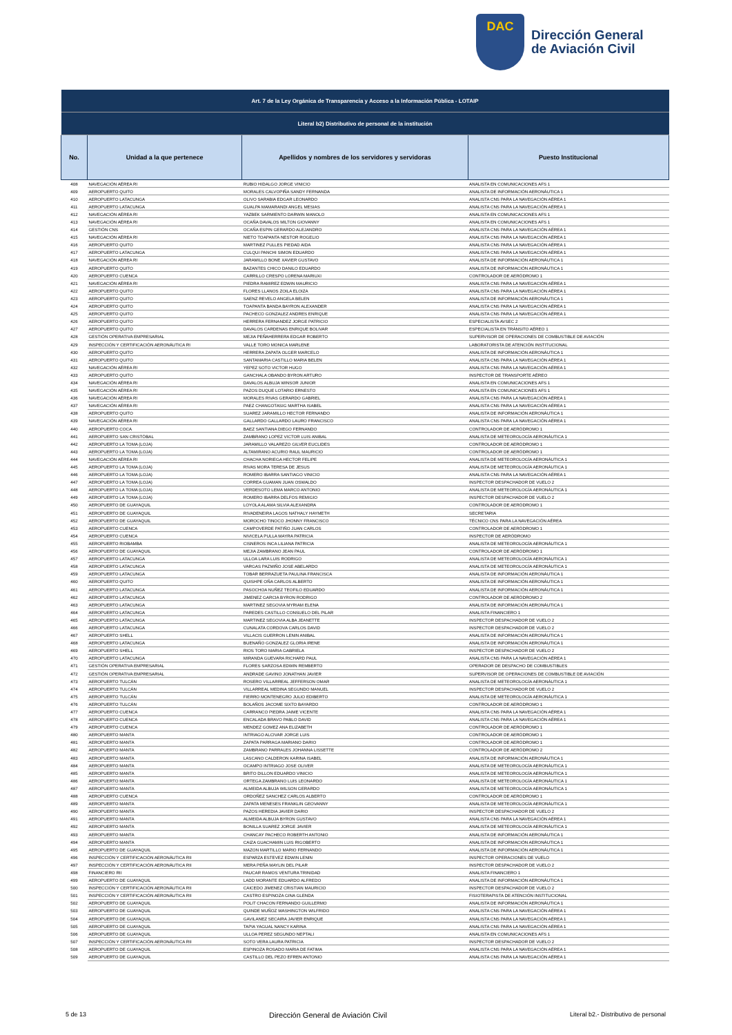DAC
Dirección General
de Aviación Civil
| Art. 7 de la Ley Orgánica de Transparencia y Acceso a la Información Pública - LOTAIP | | | |
| Literal b2) Distributivo de personal de la institución | | | |
| No. | Unidad a la que pertenece | Apellidos y nombres de los servidores y servidoras | Puesto Institucional |
| 408 | NAVEGACIÓN AÉREA RI | RUBIO HIDALGO JORGE VINICIO | ANALISTA EN COMUNICACIONES AFS 1 |
| 409 | AEROPUERTO QUITO | MORALES CALVOPIÑA SANDY FERNANDA | ANALISTA DE INFORMACIÓN AERONÁUTICA 1 |
| 410 | AEROPUERTO LATACUNGA | OLIVO SARABIA EDGAR LEONARDO | ANALISTA CNS PARA LA NAVEGACIÓN AÉREA 1 |
| 411 | AEROPUERTO LATACUNGA | GUALPA MAMARANDI ANGEL MESIAS | ANALISTA CNS PARA LA NAVEGACIÓN AÉREA 1 |
| 412 | NAVEGACIÓN AÉREA RI | YAZBEK SARMIENTO DARWIN MANOLO | ANALISTA EN COMUNICACIONES AFS 1 |
| 413 | NAVEGACIÓN AÉREA RI | OCAÑA DAVALOS MILTON GIOVANNY | ANALISTA EN COMUNICACIONES AFS 1 |
| 414 | GESTIÓN CNS | OCAÑA ESPIN GERARDO ALEJANDRO | ANALISTA CNS PARA LA NAVEGACIÓN AÉREA 1 |
| 415 | NAVEGACIÓN AÉREA RI | NIETO TOAPANTA NESTOR ROGELIO | ANALISTA CNS PARA LA NAVEGACIÓN AÉREA 1 |
| 416 | AEROPUERTO QUITO | MARTINEZ PULLES PIEDAD AIDA | ANALISTA CNS PARA LA NAVEGACIÓN AÉREA 1 |
| 417 | AEROPUERTO LATACUNGA | CULQUI PANCHI SIMON EDUARDO | ANALISTA CNS PARA LA NAVEGACIÓN AÉREA 1 |
| 418 | NAVEGACIÓN AÉREA RI | JARAMILLO BONE XAVIER GUSTAVO | ANALISTA DE INFORMACIÓN AERONÁUTICA 1 |
| 419 | AEROPUERTO QUITO | BAZANTES CHICO DANILO EDUARDO | ANALISTA DE INFORMACIÓN AERONÁUTICA 1 |
| 420 | AEROPUERTO CUENCA | CARRILLO CRESPO LORENA MARIUXI | CONTROLADOR DE AERÓDROMO 1 |
| 421 | NAVEGACIÓN AÉREA RI | PIEDRA RAMIREZ EDWIN MAURICIO | ANALISTA CNS PARA LA NAVEGACIÓN AÉREA 1 |
| 422 | AEROPUERTO QUITO | FLORES LLANOS ZOILA ELOIZA | ANALISTA CNS PARA LA NAVEGACIÓN AÉREA 1 |
| 423 | AEROPUERTO QUITO | SAENZ REVELO ANGELA BELEN | ANALISTA DE INFORMACIÓN AERONÁUTICA 1 |
| 424 | AEROPUERTO QUITO | TOAPANTA BANDA BAYRON ALEXANDER | ANALISTA CNS PARA LA NAVEGACIÓN AÉREA 1 |
| 425 | AEROPUERTO QUITO | PACHECO GONZALEZ ANDRES ENRIQUE | ANALISTA CNS PARA LA NAVEGACIÓN AÉREA 1 |
| 426 | AEROPUERTO QUITO | HERRERA FERNANDEZ JORGE PATRICIO | ESPECIALISTA AVSEC 2 |
| 427 | AEROPUERTO QUITO | DAVALOS CARDENAS ENRIQUE BOLIVAR | ESPECIALISTA EN TRÁNSITO AÉREO 1 |
| 428 | GESTIÓN OPERATIVA EMPRESARIAL | MEJIA PEÑAHERRERA EDGAR ROBERTO | SUPERVISOR DE OPERACIONES DE COMBUSTIBLE DE AVIACIÓN |
| 429 | INSPECCIÓN Y CERTIFICACIÓN AERONÁUTICA RI | VALLE TORO MONICA MARLENE | LABORATORISTA DE ATENCIÓN INSTITUCIONAL |
| 430 | AEROPUERTO QUITO | HERRERA ZAPATA OLGER MARCELO | ANALISTA DE INFORMACIÓN AERONÁUTICA 1 |
| 431 | AEROPUERTO QUITO | SANTAMARIA CASTILLO MARIA BELEN | ANALISTA CNS PARA LA NAVEGACIÓN AÉREA 1 |
| 432 | NAVEGACIÓN AÉREA RI | YEPEZ SOTO VICTOR HUGO | ANALISTA CNS PARA LA NAVEGACIÓN AÉREA 1 |
| 433 | AEROPUERTO QUITO | GANCHALA OBANDO BYRON ARTURO | INSPECTOR DE TRANSPORTE AÉREO |
| 434 | NAVEGACIÓN AÉREA RI | DAVALOS ALBUJA WINSOR JUNIOR | ANALISTA EN COMUNICACIONES AFS 1 |
| 435 | NAVEGACIÓN AÉREA RI | PAZOS DUQUE LOTARIO ERNESTO | ANALISTA EN COMUNICACIONES AFS 1 |
| 436 | NAVEGACIÓN AÉREA RI | MORALES RIVAS GERARDO GABRIEL | ANALISTA CNS PARA LA NAVEGACIÓN AÉREA 1 |
| 437 | NAVEGACIÓN AÉREA RI | PAEZ CHANGOTASIG MARTHA ISABEL | ANALISTA CNS PARA LA NAVEGACIÓN AÉREA 1 |
| 438 | AEROPUERTO QUITO | SUAREZ JARAMILLO HECTOR FERNANDO | ANALISTA DE INFORMACIÓN AERONÁUTICA 1 |
| 439 | NAVEGACIÓN AÉREA RI | GALLARDO GALLARDO LAURO FRANCISCO | ANALISTA CNS PARA LA NAVEGACIÓN AÉREA 1 |
| 440 | AEROPUERTO COCA | BAEZ SANTIANA DIEGO FERNANDO | CONTROLADOR DE AERÓDROMO 1 |
| 441 | AEROPUERTO SAN CRISTÓBAL | ZAMBRANO LOPEZ VICTOR LUIS ANIBAL | ANALISTA DE METEOROLOGÍA AERONÁUTICA 1 |
| 442 | AEROPUERTO LA TOMA (LOJA) | JARAMILLO VALAREZO GILVER EUCLIDES | CONTROLADOR DE AERÓDROMO 1 |
| 443 | AEROPUERTO LA TOMA (LOJA) | ALTAMIRANO ACURIO RAUL MAURICIO | CONTROLADOR DE AERÓDROMO 1 |
| 444 | NAVEGACIÓN AÉREA RI | CHACHA NORIEGA HECTOR FELIPE | ANALISTA DE METEOROLOGÍA AERONÁUTICA 1 |
| 445 | AEROPUERTO LA TOMA (LOJA) | RIVAS MORA TERESA DE JESUS | ANALISTA DE METEOROLOGÍA AERONÁUTICA 1 |
| 446 | AEROPUERTO LA TOMA (LOJA) | ROMERO IBARRA SANTIAGO VINICIO | ANALISTA CNS PARA LA NAVEGACIÓN AÉREA 1 |
| 447 | AEROPUERTO LA TOMA (LOJA) | CORREA GUAMAN JUAN OSWALDO | INSPECTOR DESPACHADOR DE VUELO 2 |
| 448 | AEROPUERTO LA TOMA (LOJA) | VERDESOTO LEMA MARCO ANTONIO | ANALISTA DE METEOROLOGÍA AERONÁUTICA 1 |
| 449 | AEROPUERTO LA TOMA (LOJA) | ROMERO IBARRA DELFOS REMIGIO | INSPECTOR DESPACHADOR DE VUELO 2 |
| 450 | AEROPUERTO DE GUAYAQUIL | LOYOLA ALAMA SILVIA ALEXANDRA | CONTROLADOR DE AERÓDROMO 1 |
| 451 | AEROPUERTO DE GUAYAQUIL | RIVADENEIRA LAGOS NATHALY HAYMETH | SECRETARIA |
| 452 | AEROPUERTO DE GUAYAQUIL | MOROCHO TINOCO JHONNY FRANCISCO | TÉCNICO CNS PARA LA NAVEGACIÓN AÉREA |
| 453 | AEROPUERTO CUENCA | CAMPOVERDE PATIÑO JUAN CARLOS | CONTROLADOR DE AERÓDROMO 1 |
| 454 | AEROPUERTO CUENCA | NIVICELA PULLA MAYRA PATRICIA | INSPECTOR DE AERÓDROMO |
| 455 | AEROPUERTO RIOBAMBA | CISNEROS INCA LILIANA PATRICIA | ANALISTA DE METEOROLOGÍA AERONÁUTICA 1 |
| 456 | AEROPUERTO DE GUAYAQUIL | MEJIA ZAMBRANO JEAN PAUL | CONTROLADOR DE AERÓDROMO 1 |
| 457 | AEROPUERTO LATACUNGA | ULLOA LARA LUIS RODRIGO | ANALISTA DE METEOROLOGÍA AERONÁUTICA 1 |
| 458 | AEROPUERTO LATACUNGA | VARGAS PAZMIÑO JOSE ABELARDO | ANALISTA DE METEOROLOGÍA AERONÁUTICA 1 |
| 459 | AEROPUERTO LATACUNGA | TOBAR BERRAZUETA PAULINA FRANCISCA | ANALISTA DE INFORMACIÓN AERONÁUTICA 1 |
| 460 | AEROPUERTO QUITO | QUISHPE OÑA CARLOS ALBERTO | ANALISTA DE INFORMACIÓN AERONÁUTICA 1 |
| 461 | AEROPUERTO LATACUNGA | PASOCHOA NUÑEZ TEOFILO EDUARDO | ANALISTA DE INFORMACIÓN AERONÁUTICA 1 |
| 462 | AEROPUERTO LATACUNGA | JIMENEZ GARCIA BYRON RODRIGO | CONTROLADOR DE AERÓDROMO 2 |
| 463 | AEROPUERTO LATACUNGA | MARTINEZ SEGOVIA MYRIAM ELENA | ANALISTA DE INFORMACIÓN AERONÁUTICA 1 |
| 464 | AEROPUERTO LATACUNGA | PAREDES CASTILLO CONSUELO DEL PILAR | ANALISTA FINANCIERO 1 |
| 465 | AEROPUERTO LATACUNGA | MARTINEZ SEGOVIA ALBA JEANETTE | INSPECTOR DESPACHADOR DE VUELO 2 |
| 466 | AEROPUERTO LATACUNGA | CUNALATA CORDOVA CARLOS DAVID | INSPECTOR DESPACHADOR DE VUELO 2 |
| 467 | AEROPUERTO SHELL | VILLACIS GUERRON LENIN ANIBAL | ANALISTA DE INFORMACIÓN AERONÁUTICA 1 |
| 468 | AEROPUERTO LATACUNGA | BUENAÑO GONZALEZ GLORIA IRENE | ANALISTA DE INFORMACIÓN AERONÁUTICA 1 |
| 469 | AEROPUERTO SHELL | RIOS TORO MARIA GABRIELA | INSPECTOR DESPACHADOR DE VUELO 2 |
| 470 | AEROPUERTO LATACUNGA | MIRANDA GUEVARA RICHARD PAUL | ANALISTA CNS PARA LA NAVEGACIÓN AÉREA 1 |
| 471 | GESTIÓN OPERATIVA EMPRESARIAL | FLORES SARZOSA EDWIN REMBERTO | OPERADOR DE DESPACHO DE COMBUSTIBLES |
| 472 | GESTIÓN OPERATIVA EMPRESARIAL | ANDRADE GAVINO JONATHAN JAVIER | SUPERVISOR DE OPERACIONES DE COMBUSTIBLE DE AVIACIÓN |
| 473 | AEROPUERTO TULCÁN | ROSERO VILLARREAL JEFFERSON OMAR | ANALISTA DE METEOROLOGÍA AERONÁUTICA 1 |
| 474 | AEROPUERTO TULCÁN | VILLARREAL MEDINA SEGUNDO MANUEL | INSPECTOR DESPACHADOR DE VUELO 2 |
| 475 | AEROPUERTO TULCÁN | FIERRO MONTENEGRO JULIO EDIBERTO | ANALISTA DE METEOROLOGÍA AERONÁUTICA 1 |
| 476 | AEROPUERTO TULCÁN | BOLAÑOS JACOME SIXTO BAYARDO | CONTROLADOR DE AERÓDROMO 1 |
| 477 | AEROPUERTO CUENCA | CARRANCO PIEDRA JAIME VICENTE | ANALISTA CNS PARA LA NAVEGACIÓN AÉREA 1 |
| 478 | AEROPUERTO CUENCA | ENCALADA BRAVO PABLO DAVID | ANALISTA CNS PARA LA NAVEGACIÓN AÉREA 1 |
| 479 | AEROPUERTO CUENCA | MENDEZ GOMEZ ANA ELIZABETH | CONTROLADOR DE AERÓDROMO 1 |
| 480 | AEROPUERTO MANTA | INTRIAGO ALCIVAR JORGE LUIS | CONTROLADOR DE AERÓDROMO 1 |
| 481 | AEROPUERTO MANTA | ZAPATA PARRAGA MARIANO DARIO | CONTROLADOR DE AERÓDROMO 1 |
| 482 | AEROPUERTO MANTA | ZAMBRANO PARRALES JOHANNA LISSETTE | CONTROLADOR DE AERÓDROMO 2 |
| 483 | AEROPUERTO MANTA | LASCANO CALDERON KARINA ISABEL | ANALISTA DE INFORMACIÓN AERONÁUTICA 1 |
| 484 | AEROPUERTO MANTA | OCAMPO INTRIAGO JOSE OLIVER | ANALISTA DE METEOROLOGÍA AERONÁUTICA 1 |
| 485 | AEROPUERTO MANTA | BRITO DILLON EDUARDO VINICIO | ANALISTA DE METEOROLOGÍA AERONÁUTICA 1 |
| 486 | AEROPUERTO MANTA | ORTEGA ZAMBRANO LUIS LEONARDO | ANALISTA DE METEOROLOGÍA AERONÁUTICA 1 |
| 487 | AEROPUERTO MANTA | ALMEIDA ALBUJA WILSON GERARDO | ANALISTA DE METEOROLOGÍA AERONÁUTICA 1 |
| 488 | AEROPUERTO CUENCA | ORDOÑEZ SANCHEZ CARLOS ALBERTO | CONTROLADOR DE AERÓDROMO 1 |
| 489 | AEROPUERTO MANTA | ZAPATA MENESES FRANKLIN GEOVANNY | ANALISTA DE METEOROLOGÍA AERONÁUTICA 1 |
| 490 | AEROPUERTO MANTA | PAZOS HEREDIA JAVIER DARIO | INSPECTOR DESPACHADOR DE VUELO 2 |
| 491 | AEROPUERTO MANTA | ALMEIDA ALBUJA BYRON GUSTAVO | ANALISTA CNS PARA LA NAVEGACIÓN AÉREA 1 |
| 492 | AEROPUERTO MANTA | BONILLA SUAREZ JORGE JAVIER | ANALISTA DE METEOROLOGÍA AERONÁUTICA 1 |
| 493 | AEROPUERTO MANTA | CHANCAY PACHECO ROBERTH ANTONIO | ANALISTA DE INFORMACIÓN AERONÁUTICA 1 |
| 494 | AEROPUERTO MANTA | CAIZA GUACHAMIN LUIS RIGOBERTO | ANALISTA DE INFORMACIÓN AERONÁUTICA 1 |
| 495 | AEROPUERTO DE GUAYAQUIL | MAZON MARTILLO MARIO FERNANDO | ANALISTA DE INFORMACIÓN AERONÁUTICA 1 |
| 496 | INSPECCIÓN Y CERTIFICACIÓN AERONÁUTICA RII | ESPARZA ESTEVEZ EDWIN LENIN | INSPECTOR OPERACIONES DE VUELO |
| 497 | INSPECCIÓN Y CERTIFICACIÓN AERONÁUTICA RII | MERA PEÑA MAYLIN DEL PILAR | INSPECTOR DESPACHADOR DE VUELO 2 |
| 498 | FINANCIERO RII | PAUCAR RAMOS VENTURA TRINIDAD | ANALISTA FINANCIERO 1 |
| 499 | AEROPUERTO DE GUAYAQUIL | LADD MORANTE EDUARDO ALFREDO | ANALISTA DE INFORMACIÓN AERONÁUTICA 1 |
| 500 | INSPECCIÓN Y CERTIFICACIÓN AERONÁUTICA RII | CAICEDO JIMENEZ CRISTIAN MAURICIO | INSPECTOR DESPACHADOR DE VUELO 2 |
| 501 | INSPECCIÓN Y CERTIFICACIÓN AERONÁUTICA RII | CASTRO ESPINOZA GINA GLENDA | FISIOTERAPISTA DE ATENCIÓN INSTITUCIONAL |
| 502 | AEROPUERTO DE GUAYAQUIL | POLIT CHACON FERNANDO GUILLERMO | ANALISTA DE INFORMACIÓN AERONÁUTICA 1 |
| 503 | AEROPUERTO DE GUAYAQUIL | QUINDE MUÑOZ WASHINGTON WILFRIDO | ANALISTA CNS PARA LA NAVEGACIÓN AÉREA 1 |
| 504 | AEROPUERTO DE GUAYAQUIL | GAVILANEZ SECAIRA JAVIER ENRIQUE | ANALISTA CNS PARA LA NAVEGACIÓN AÉREA 1 |
| 505 | AEROPUERTO DE GUAYAQUIL | TAPIA YAGUAL NANCY KARINA | ANALISTA CNS PARA LA NAVEGACIÓN AÉREA 1 |
| 506 | AEROPUERTO DE GUAYAQUIL | ULLOA PEREZ SEGUNDO NEPTALI | ANALISTA EN COMUNICACIONES AFS 1 |
| 507 | INSPECCIÓN Y CERTIFICACIÓN AERONÁUTICA RII | SOTO VERA LAURA PATRICIA | INSPECTOR DESPACHADOR DE VUELO 2 |
| 508 | AEROPUERTO DE GUAYAQUIL | ESPINOZA ROSADO MARIA DE FATIMA | ANALISTA CNS PARA LA NAVEGACIÓN AÉREA 1 |
| 509 | AEROPUERTO DE GUAYAQUIL | CASTILLO DEL PEZO EFREN ANTONIO | ANALISTA CNS PARA LA NAVEGACIÓN AÉREA 1 |
5 de 13 Dirección General de Aviación Civil Literal b2.- Distributivo de personal